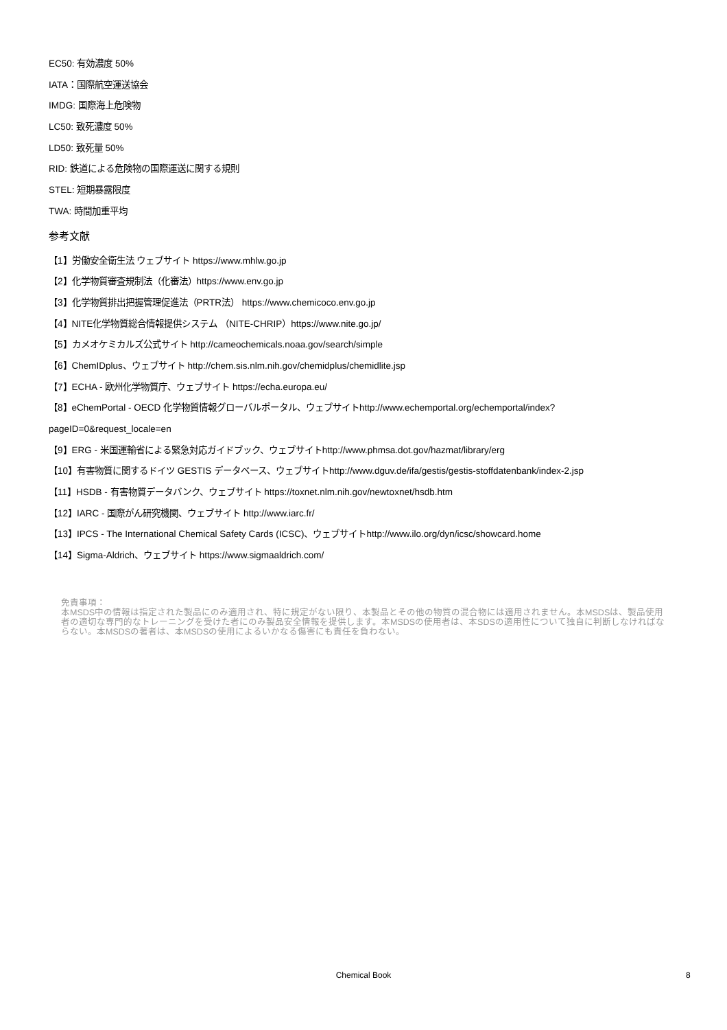EC50: 有効濃度 50%
IATA：国際航空運送協会
IMDG: 国際海上危険物
LC50: 致死濃度 50%
LD50: 致死量 50%
RID: 鉄道による危険物の国際運送に関する規則
STEL: 短期暴露限度
TWA: 時間加重平均
参考文献
【1】労働安全衛生法 ウェブサイト https://www.mhlw.go.jp
【2】化学物質審査規制法（化審法）https://www.env.go.jp
【3】化学物質排出把握管理促進法（PRTR法） https://www.chemicoco.env.go.jp
【4】NITE化学物質総合情報提供システム （NITE-CHRIP）https://www.nite.go.jp/
【5】カメオケミカルズ公式サイト http://cameochemicals.noaa.gov/search/simple
【6】ChemIDplus、ウェブサイト http://chem.sis.nlm.nih.gov/chemidplus/chemidlite.jsp
【7】ECHA - 欧州化学物質庁、ウェブサイト https://echa.europa.eu/
【8】eChemPortal - OECD 化学物質情報グローバルポータル、ウェブサイトhttp://www.echemportal.org/echemportal/index?
pageID=0&request_locale=en
【9】ERG - 米国運輸省による緊急対応ガイドブック、ウェブサイトhttp://www.phmsa.dot.gov/hazmat/library/erg
【10】有害物質に関するドイツ GESTIS データベース、ウェブサイトhttp://www.dguv.de/ifa/gestis/gestis-stoffdatenbank/index-2.jsp
【11】HSDB - 有害物質データバンク、ウェブサイト https://toxnet.nlm.nih.gov/newtoxnet/hsdb.htm
【12】IARC - 国際がん研究機関、ウェブサイト http://www.iarc.fr/
【13】IPCS - The International Chemical Safety Cards (ICSC)、ウェブサイトhttp://www.ilo.org/dyn/icsc/showcard.home
【14】Sigma-Aldrich、ウェブサイト https://www.sigmaaldrich.com/
免責事項：
本MSDS中の情報は指定された製品にのみ適用され、特に規定がない限り、本製品とその他の物質の混合物には適用されません。本MSDSは、製品使用者の適切な専門的なトレーニングを受けた者にのみ製品安全情報を提供します。本MSDSの使用者は、本SDSの適用性について独自に判断しなければならない。本MSDSの著者は、本MSDSの使用によるいかなる傷害にも責任を負わない。
Chemical Book 8